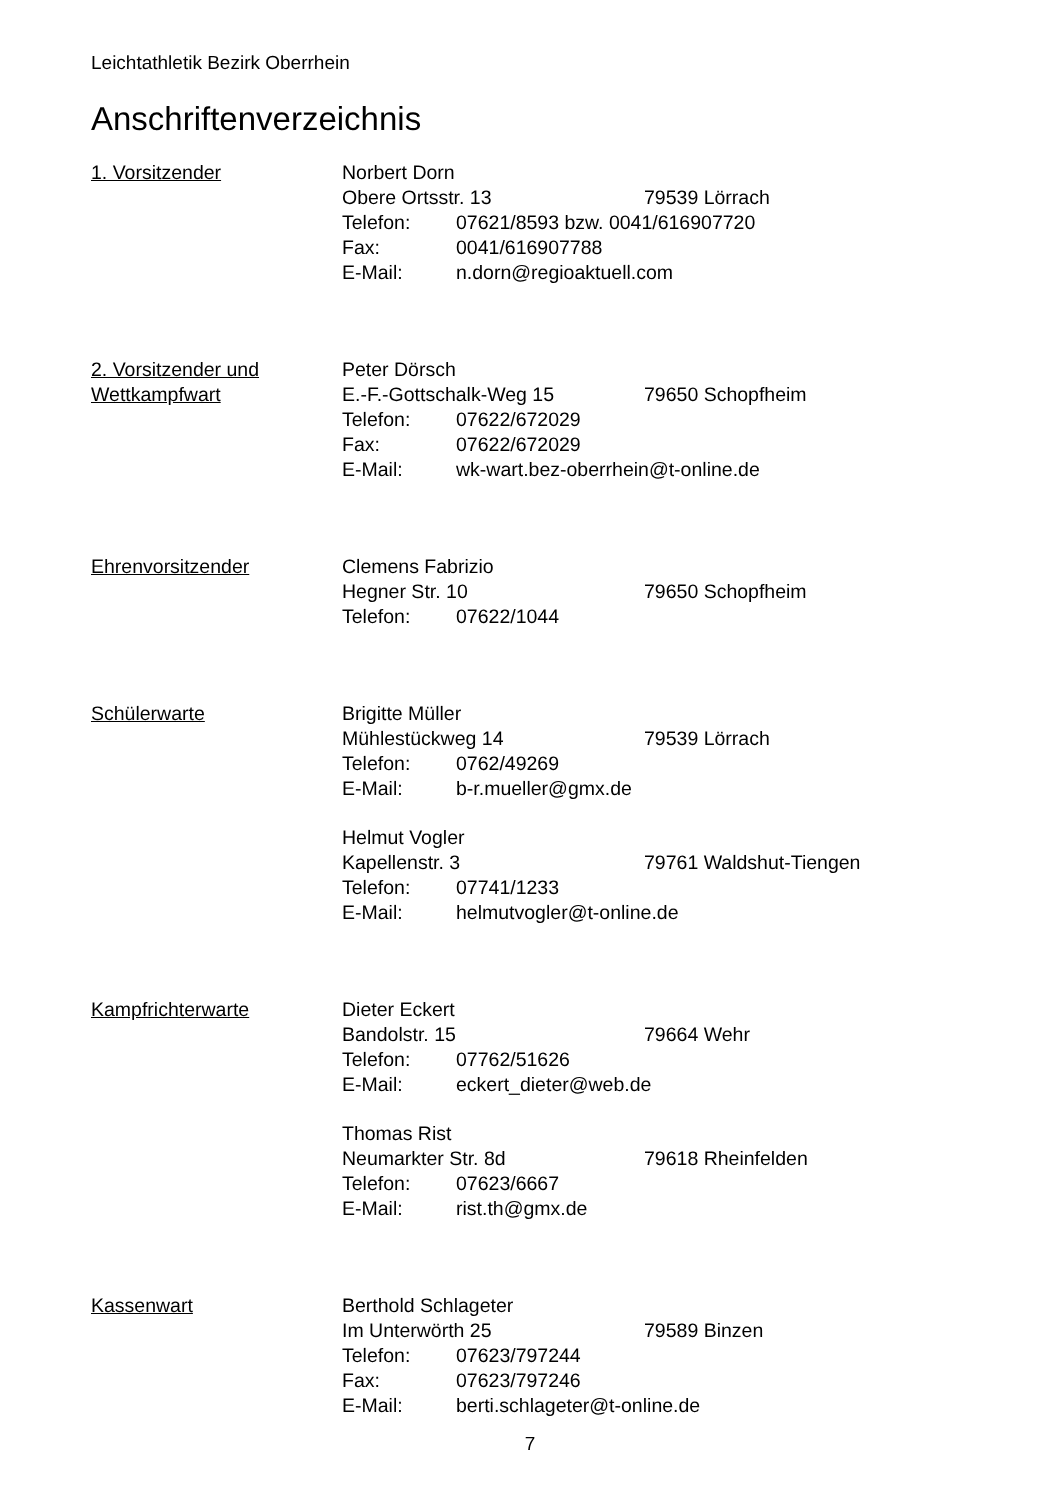Leichtathletik Bezirk Oberrhein
Anschriftenverzeichnis
1. Vorsitzender Norbert Dorn
Obere Ortsstr. 13 79539 Lörrach
Telefon: 07621/8593 bzw. 0041/616907720
Fax: 0041/616907788
E-Mail: n.dorn@regioaktuell.com
2. Vorsitzender und
Wettkampfwart
Peter Dörsch
E.-F.-Gottschalk-Weg 15 79650 Schopfheim
Telefon: 07622/672029
Fax: 07622/672029
E-Mail: wk-wart.bez-oberrhein@t-online.de
Ehrenvorsitzender Clemens Fabrizio
Hegner Str. 10 79650 Schopfheim
Telefon: 07622/1044
Schülerwarte Brigitte Müller
Mühlestückweg 14 79539 Lörrach
Telefon: 0762/49269
E-Mail: b-r.mueller@gmx.de
Helmut Vogler
Kapellenstr. 3 79761 Waldshut-Tiengen
Telefon: 07741/1233
E-Mail: helmutvogler@t-online.de
Kampfrichterwarte Dieter Eckert
Bandolstr. 15 79664 Wehr
Telefon: 07762/51626
E-Mail: eckert_dieter@web.de
Thomas Rist
Neumarkter Str. 8d 79618 Rheinfelden
Telefon: 07623/6667
E-Mail: rist.th@gmx.de
Kassenwart Berthold Schlageter
Im Unterwörth 25 79589 Binzen
Telefon: 07623/797244
Fax: 07623/797246
E-Mail: berti.schlageter@t-online.de
7